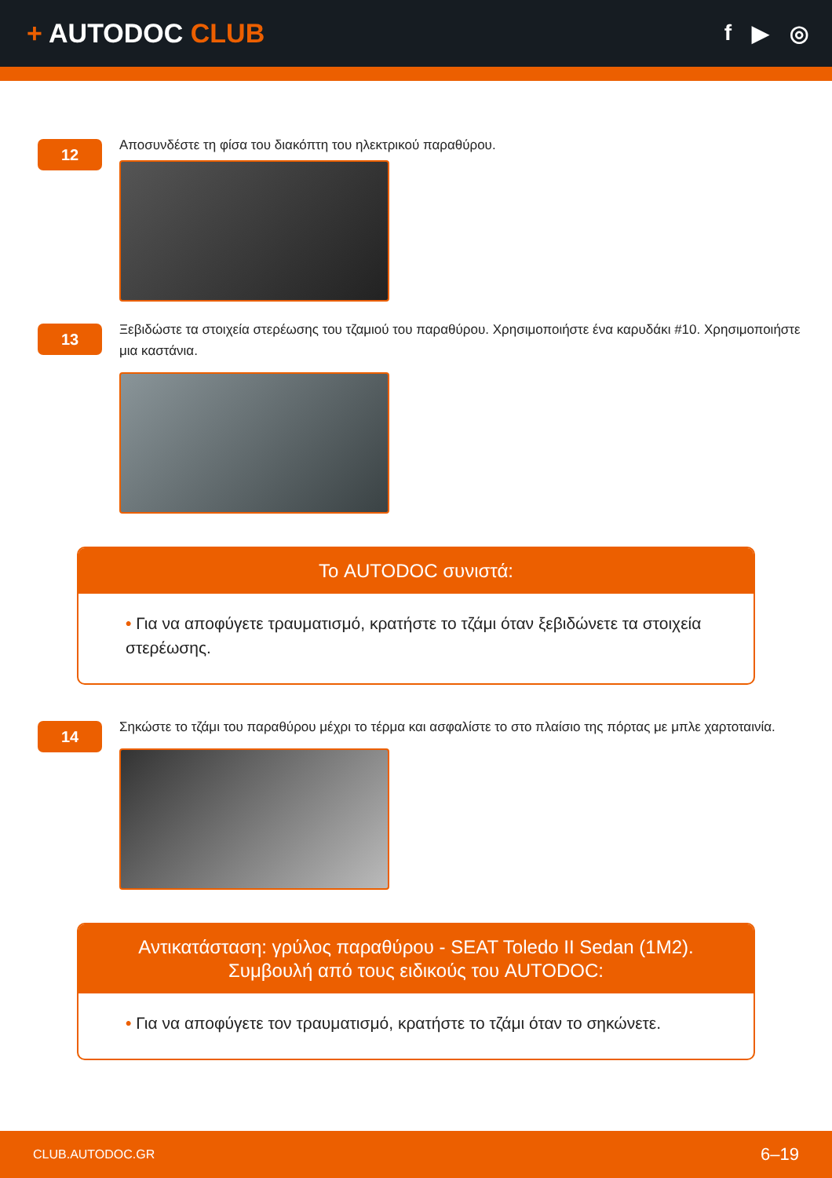+ AUTODOC CLUB
f ▶ ◎
12
Αποσυνδέστε τη φίσα του διακόπτη του ηλεκτρικού παραθύρου.
13
Ξεβιδώστε τα στοιχεία στερέωσης του τζαμιού του παραθύρου. Χρησιμοποιήστε ένα καρυδάκι #10. Χρησιμοποιήστε μια καστάνια.
Το AUTODOC συνιστά:
• Για να αποφύγετε τραυματισμό, κρατήστε το τζάμι όταν ξεβιδώνετε τα στοιχεία στερέωσης.
14
Σηκώστε το τζάμι του παραθύρου μέχρι το τέρμα και ασφαλίστε το στο πλαίσιο της πόρτας με μπλε χαρτοταινία.
Αντικατάσταση: γρύλος παραθύρου - SEAT Toledo II Sedan (1M2).
Συμβουλή από τους ειδικούς του AUTODOC:
• Για να αποφύγετε τον τραυματισμό, κρατήστε το τζάμι όταν το σηκώνετε.
CLUB.AUTODOC.GR 6–19